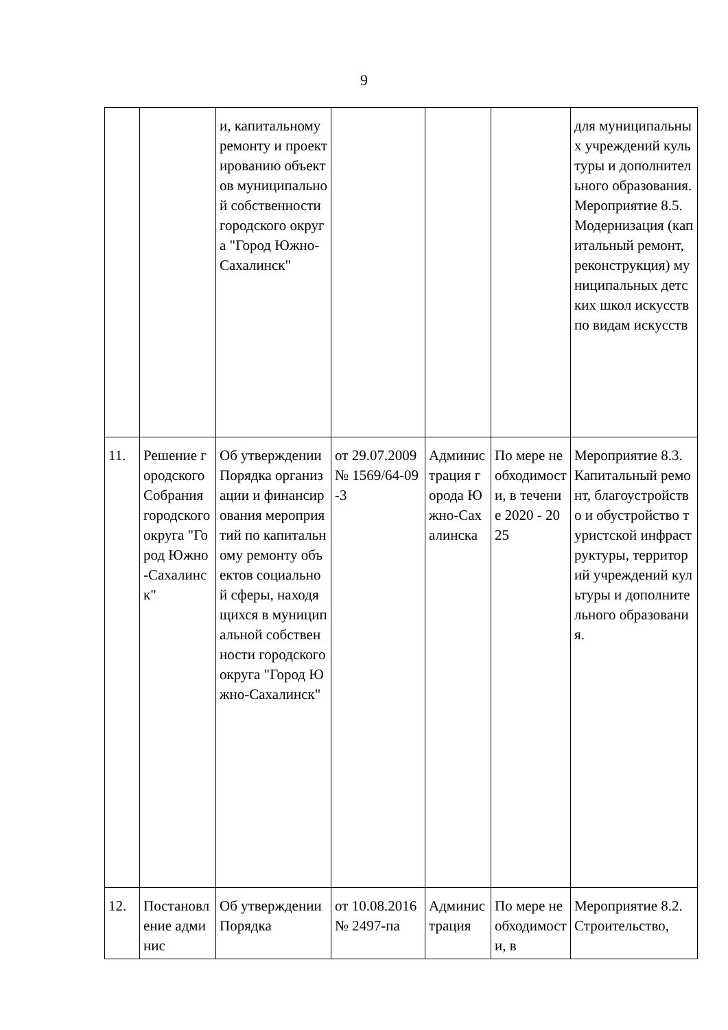9
| | | и, капитальному ремонту и проектированию объектов муниципальной собственности городского округа "Город Южно-Сахалинск" | | | | для муниципальных учреждений культуры и дополнительного образования. Мероприятие 8.5. Модернизация (капитальный ремонт, реконструкция) муниципальных детских школ искусств по видам искусств |
| 11. | Решение городского Собрания городского округа "Город Южно-Сахалинск" | Об утверждении Порядка организации и финансирования мероприятий по капитальному ремонту объектов социальной сферы, находящихся в муниципальной собственности городского округа "Город Южно-Сахалинск" | от 29.07.2009 № 1569/64-09-3 | Администрация города Южно-Сахалинска | По мере необходимости, в течение 2020 - 2025 | Мероприятие 8.3. Капитальный ремонт, благоустройство и обустройство туристской инфраструктуры, территорий учреждений культуры и дополнительного образования. |
| 12. | Постановление админис | Об утверждении Порядка | от 10.08.2016 № 2497-па | Администрация | По мере необходимости, в | Мероприятие 8.2. Строительство, |